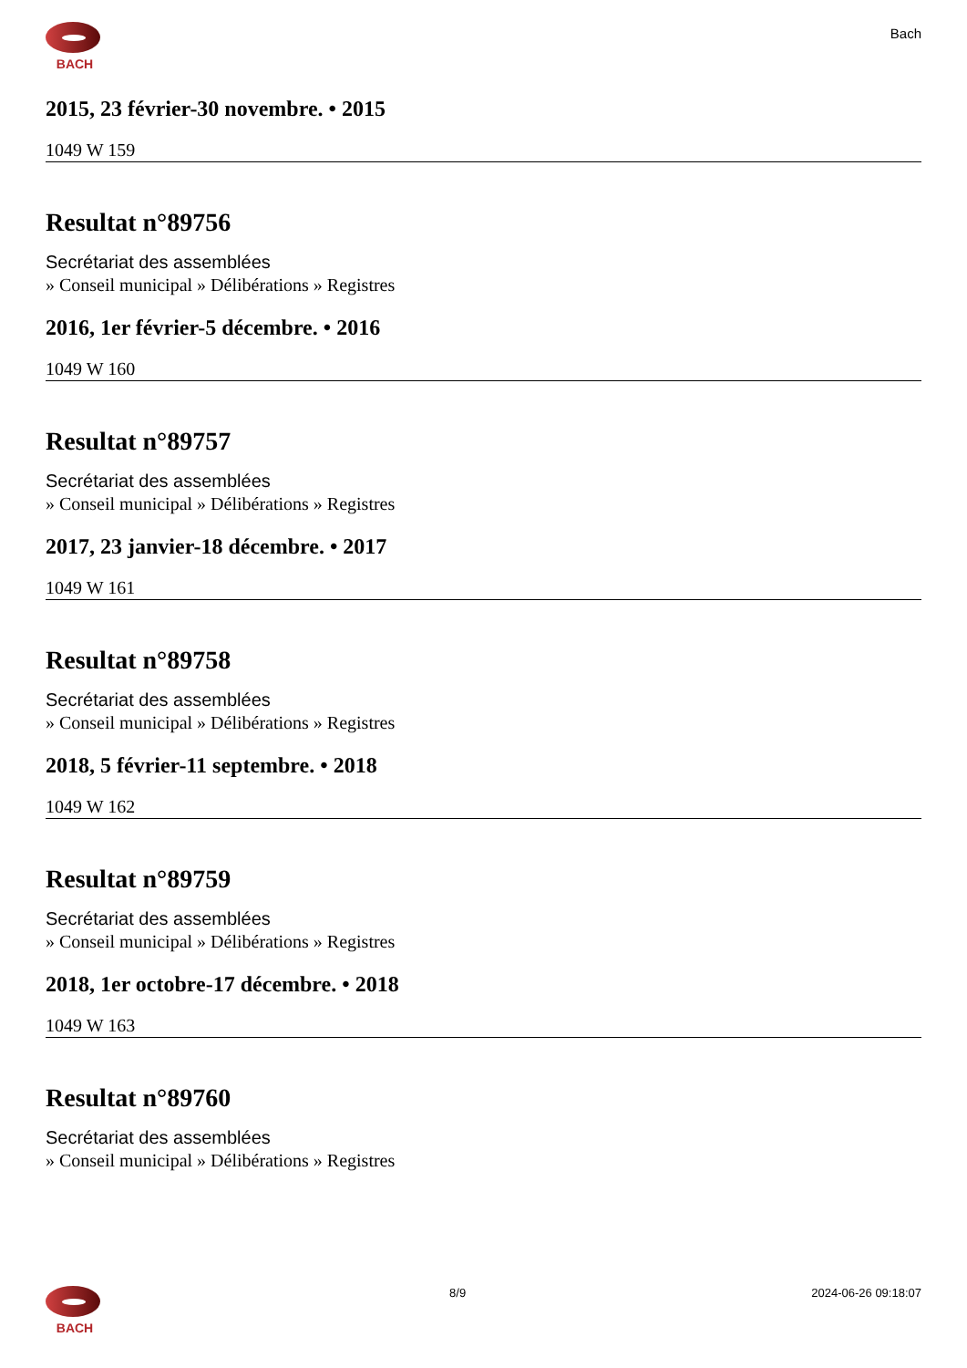BACH
Bach
2015, 23 février-30 novembre. • 2015
1049 W 159
Resultat n°89756
Secrétariat des assemblées
» Conseil municipal » Délibérations » Registres
2016, 1er février-5 décembre. • 2016
1049 W 160
Resultat n°89757
Secrétariat des assemblées
» Conseil municipal » Délibérations » Registres
2017, 23 janvier-18 décembre. • 2017
1049 W 161
Resultat n°89758
Secrétariat des assemblées
» Conseil municipal » Délibérations » Registres
2018, 5 février-11 septembre. • 2018
1049 W 162
Resultat n°89759
Secrétariat des assemblées
» Conseil municipal » Délibérations » Registres
2018, 1er octobre-17 décembre. • 2018
1049 W 163
Resultat n°89760
Secrétariat des assemblées
» Conseil municipal » Délibérations » Registres
BACH 8/9 2024-06-26 09:18:07